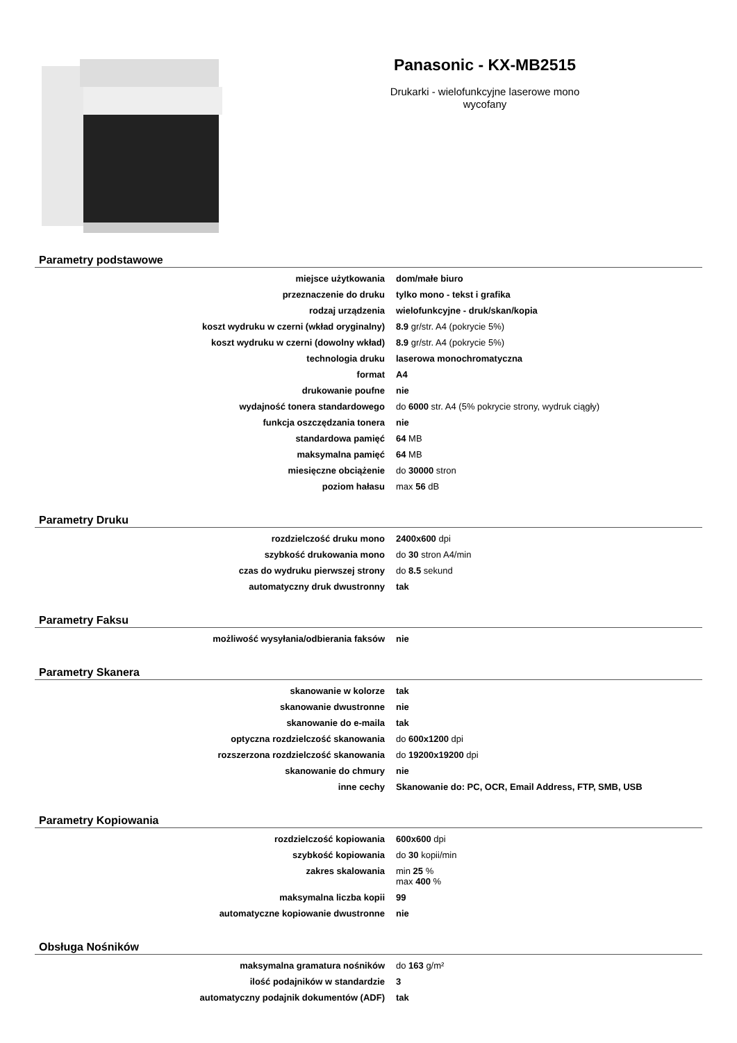Panasonic - KX-MB2515
Drukarki - wielofunkcyjne laserowe mono
wycofany
Parametry podstawowe
| miejsce użytkowania | dom/małe biuro |
| przeznaczenie do druku | tylko mono - tekst i grafika |
| rodzaj urządzenia | wielofunkcyjne - druk/skan/kopia |
| koszt wydruku w czerni (wkład oryginalny) | 8.9 gr/str. A4 (pokrycie 5%) |
| koszt wydruku w czerni (dowolny wkład) | 8.9 gr/str. A4 (pokrycie 5%) |
| technologia druku | laserowa monochromatyczna |
| format | A4 |
| drukowanie poufne | nie |
| wydajność tonera standardowego | do 6000 str. A4 (5% pokrycie strony, wydruk ciągły) |
| funkcja oszczędzania tonera | nie |
| standardowa pamięć | 64 MB |
| maksymalna pamięć | 64 MB |
| miesięczne obciążenie | do 30000 stron |
| poziom hałasu | max 56 dB |
Parametry Druku
| rozdzielczość druku mono | 2400x600 dpi |
| szybkość drukowania mono | do 30 stron A4/min |
| czas do wydruku pierwszej strony | do 8.5 sekund |
| automatyczny druk dwustronny | tak |
Parametry Faksu
| możliwość wysyłania/odbierania faksów | nie |
Parametry Skanera
| skanowanie w kolorze | tak |
| skanowanie dwustronne | nie |
| skanowanie do e-maila | tak |
| optyczna rozdzielczość skanowania | do 600x1200 dpi |
| rozszerzona rozdzielczość skanowania | do 19200x19200 dpi |
| skanowanie do chmury | nie |
| inne cechy | Skanowanie do: PC, OCR, Email Address, FTP, SMB, USB |
Parametry Kopiowania
| rozdzielczość kopiowania | 600x600 dpi |
| szybkość kopiowania | do 30 kopii/min |
| zakres skalowania | min 25 % max 400 % |
| maksymalna liczba kopii | 99 |
| automatyczne kopiowanie dwustronne | nie |
Obsługa Nośników
| maksymalna gramatura nośników | do 163 g/m² |
| ilość podajników w standardzie | 3 |
| automatyczny podajnik dokumentów (ADF) | tak |